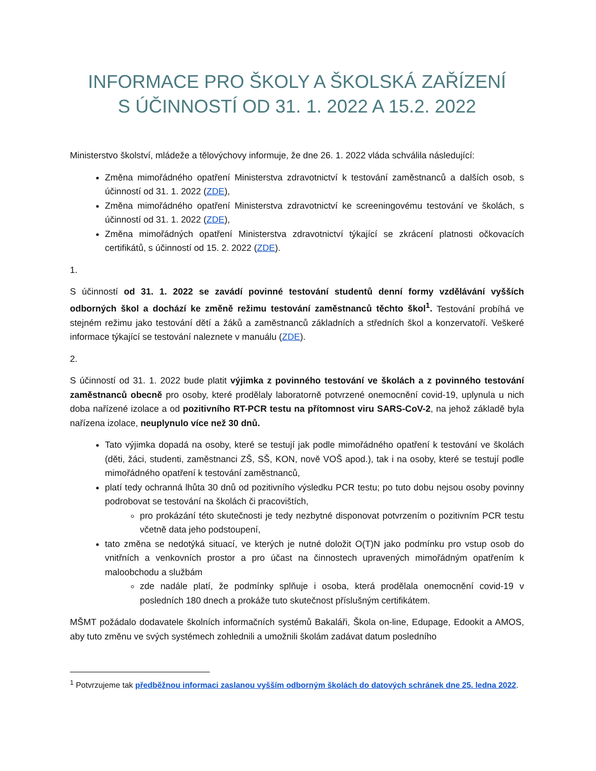INFORMACE PRO ŠKOLY A ŠKOLSKÁ ZAŘÍZENÍ
S ÚČINNOSTÍ OD 31. 1. 2022 A 15.2. 2022
Ministerstvo školství, mládeže a tělovýchovy informuje, že dne 26. 1. 2022 vláda schválila následující:
Změna mimořádného opatření Ministerstva zdravotnictví k testování zaměstnanců a dalších osob, s účinností od 31. 1. 2022 (ZDE),
Změna mimořádného opatření Ministerstva zdravotnictví ke screeningovému testování ve školách, s účinností od 31. 1. 2022 (ZDE),
Změna mimořádných opatření Ministerstva zdravotnictví týkající se zkrácení platnosti očkovacích certifikátů, s účinností od 15. 2. 2022 (ZDE).
1.
S účinností od 31. 1. 2022 se zavádí povinné testování studentů denní formy vzdělávání vyšších odborných škol a dochází ke změně režimu testování zaměstnanců těchto škol<sup>1</sup>. Testování probíhá ve stejném režimu jako testování dětí a žáků a zaměstnanců základních a středních škol a konzervatoří. Veškeré informace týkající se testování naleznete v manuálu (ZDE).
2.
S účinností od 31. 1. 2022 bude platit výjimka z povinného testování ve školách a z povinného testování zaměstnanců obecně pro osoby, které prodělaly laboratorně potvrzené onemocnění covid-19, uplynula u nich doba nařízené izolace a od pozitivního RT-PCR testu na přítomnost viru SARS-CoV-2, na jehož základě byla nařízena izolace, neuplynulo více než 30 dnů.
Tato výjimka dopadá na osoby, které se testují jak podle mimořádného opatření k testování ve školách (děti, žáci, studenti, zaměstnanci ZŠ, SŠ, KON, nově VOŠ apod.), tak i na osoby, které se testují podle mimořádného opatření k testování zaměstnanců,
platí tedy ochranná lhůta 30 dnů od pozitivního výsledku PCR testu; po tuto dobu nejsou osoby povinny podrobovat se testování na školách či pracovištích,
pro prokázání této skutečnosti je tedy nezbytné disponovat potvrzením o pozitivním PCR testu včetně data jeho podstoupení,
tato změna se nedotýká situací, ve kterých je nutné doložit O(T)N jako podmínku pro vstup osob do vnitřních a venkovních prostor a pro účast na činnostech upravených mimořádným opatřením k maloobchodu a službám
zde nadále platí, že podmínky splňuje i osoba, která prodělala onemocnění covid-19 v posledních 180 dnech a prokáže tuto skutečnost příslušným certifikátem.
MŠMT požádalo dodavatele školních informačních systémů Bakaláři, Škola on-line, Edupage, Edookit a AMOS, aby tuto změnu ve svých systémech zohlednili a umožnili školám zadávat datum posledního
<sup>1</sup> Potvrzujeme tak předběžnou informaci zaslanou vyšším odborným školách do datových schránek dne 25. ledna 2022.